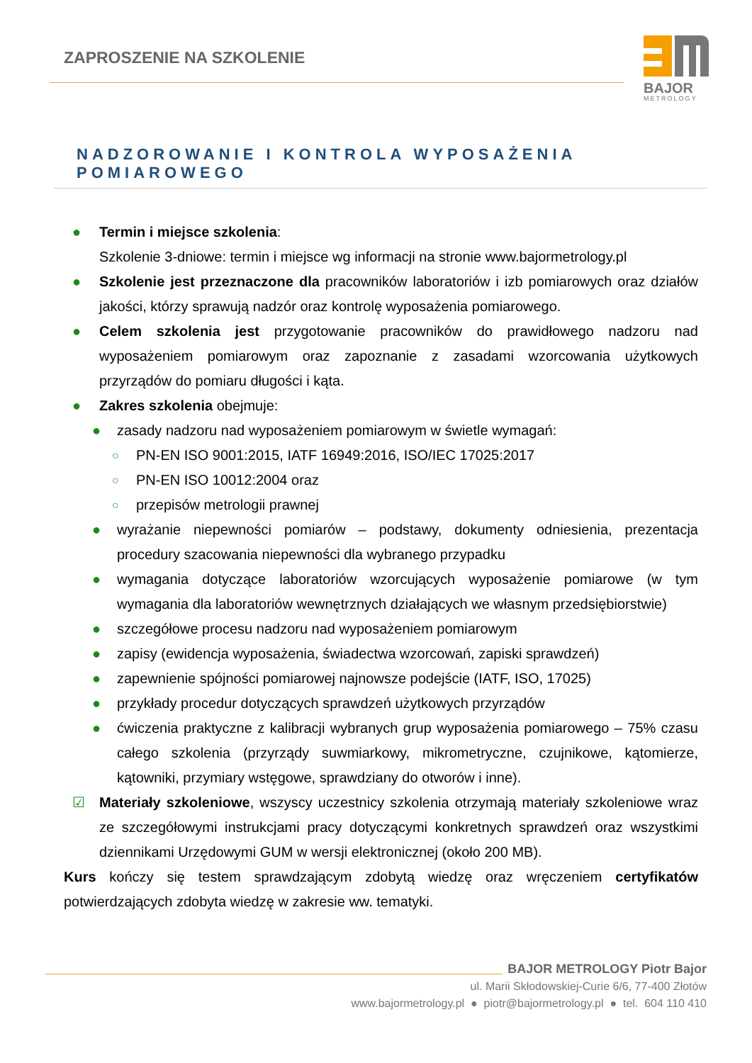ZAPROSZENIE NA SZKOLENIE
BAJOR
METROLOGY
NADZOROWANIE I KONTROLA WYPOSAŻENIA POMIAROWEGO
● Termin i miejsce szkolenia:
Szkolenie 3-dniowe: termin i miejsce wg informacji na stronie www.bajormetrology.pl
● Szkolenie jest przeznaczone dla pracowników laboratoriów i izb pomiarowych oraz działów jakości, którzy sprawują nadzór oraz kontrolę wyposażenia pomiarowego.
● Celem szkolenia jest przygotowanie pracowników do prawidłowego nadzoru nad wyposażeniem pomiarowym oraz zapoznanie z zasadami wzorcowania użytkowych przyrządów do pomiaru długości i kąta.
● Zakres szkolenia obejmuje:
● zasady nadzoru nad wyposażeniem pomiarowym w świetle wymagań:
○ PN-EN ISO 9001:2015, IATF 16949:2016, ISO/IEC 17025:2017
○ PN-EN ISO 10012:2004 oraz
○ przepisów metrologii prawnej
● wyrażanie niepewności pomiarów – podstawy, dokumenty odniesienia, prezentacja procedury szacowania niepewności dla wybranego przypadku
● wymagania dotyczące laboratoriów wzorcujących wyposażenie pomiarowe (w tym wymagania dla laboratoriów wewnętrznych działających we własnym przedsiębiorstwie)
● szczegółowe procesu nadzoru nad wyposażeniem pomiarowym
● zapisy (ewidencja wyposażenia, świadectwa wzorcowań, zapiski sprawdzeń)
● zapewnienie spójności pomiarowej najnowsze podejście (IATF, ISO, 17025)
● przykłady procedur dotyczących sprawdzeń użytkowych przyrządów
● ćwiczenia praktyczne z kalibracji wybranych grup wyposażenia pomiarowego – 75% czasu całego szkolenia (przyrządy suwmiarkowy, mikrometryczne, czujnikowe, kątomierze, kątowniki, przymiary wstęgowe, sprawdziany do otworów i inne).
☑ Materiały szkoleniowe, wszyscy uczestnicy szkolenia otrzymają materiały szkoleniowe wraz ze szczegółowymi instrukcjami pracy dotyczącymi konkretnych sprawdzeń oraz wszystkimi dziennikami Urzędowymi GUM w wersji elektronicznej (około 200 MB).
Kurs kończy się testem sprawdzającym zdobytą wiedzę oraz wręczeniem certyfikatów potwierdzających zdobyta wiedzę w zakresie ww. tematyki.
BAJOR METROLOGY Piotr Bajor
ul. Marii Skłodowskiej-Curie 6/6, 77-400 Złotów
www.bajormetrology.pl ● piotr@bajormetrology.pl ● tel. 604 110 410